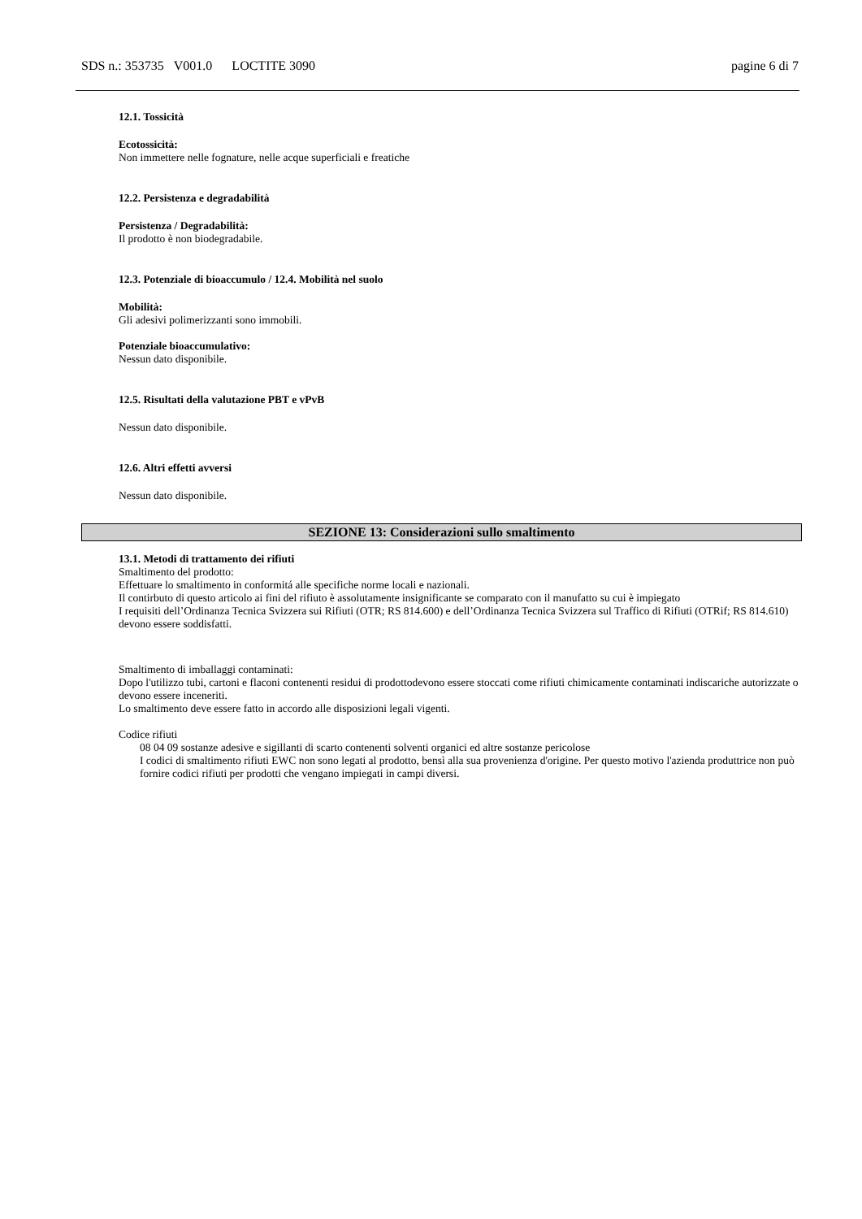SDS n.: 353735 V001.0 LOCTITE 3090 pagine 6 di 7
12.1. Tossicità
Ecotossicità:
Non immettere nelle fognature, nelle acque superficiali e freatiche
12.2. Persistenza e degradabilità
Persistenza / Degradabilità:
Il prodotto è non biodegradabile.
12.3. Potenziale di bioaccumulo / 12.4. Mobilità nel suolo
Mobilità:
Gli adesivi polimerizzanti sono immobili.
Potenziale bioaccumulativo:
Nessun dato disponibile.
12.5. Risultati della valutazione PBT e vPvB
Nessun dato disponibile.
12.6. Altri effetti avversi
Nessun dato disponibile.
SEZIONE 13: Considerazioni sullo smaltimento
13.1. Metodi di trattamento dei rifiuti
Smaltimento del prodotto:
Effettuare lo smaltimento in conformitá alle specifiche norme locali e nazionali.
Il contirbuto di questo articolo ai fini del rifiuto è assolutamente insignificante se comparato con il manufatto su cui è impiegato
I requisiti dell’Ordinanza Tecnica Svizzera sui Rifiuti (OTR; RS 814.600) e dell’Ordinanza Tecnica Svizzera sul Traffico di Rifiuti (OTRif; RS 814.610) devono essere soddisfatti.
Smaltimento di imballaggi contaminati:
Dopo l'utilizzo tubi, cartoni e flaconi contenenti residui di prodottodevono essere stoccati come rifiuti chimicamente contaminati indiscariche autorizzate o devono essere inceneriti.
Lo smaltimento deve essere fatto in accordo alle disposizioni legali vigenti.
Codice rifiuti
08 04 09 sostanze adesive e sigillanti di scarto contenenti solventi organici ed altre sostanze pericolose
I codici di smaltimento rifiuti EWC non sono legati al prodotto, bensì alla sua provenienza d'origine. Per questo motivo l'azienda produttrice non può fornire codici rifiuti per prodotti che vengano impiegati in campi diversi.